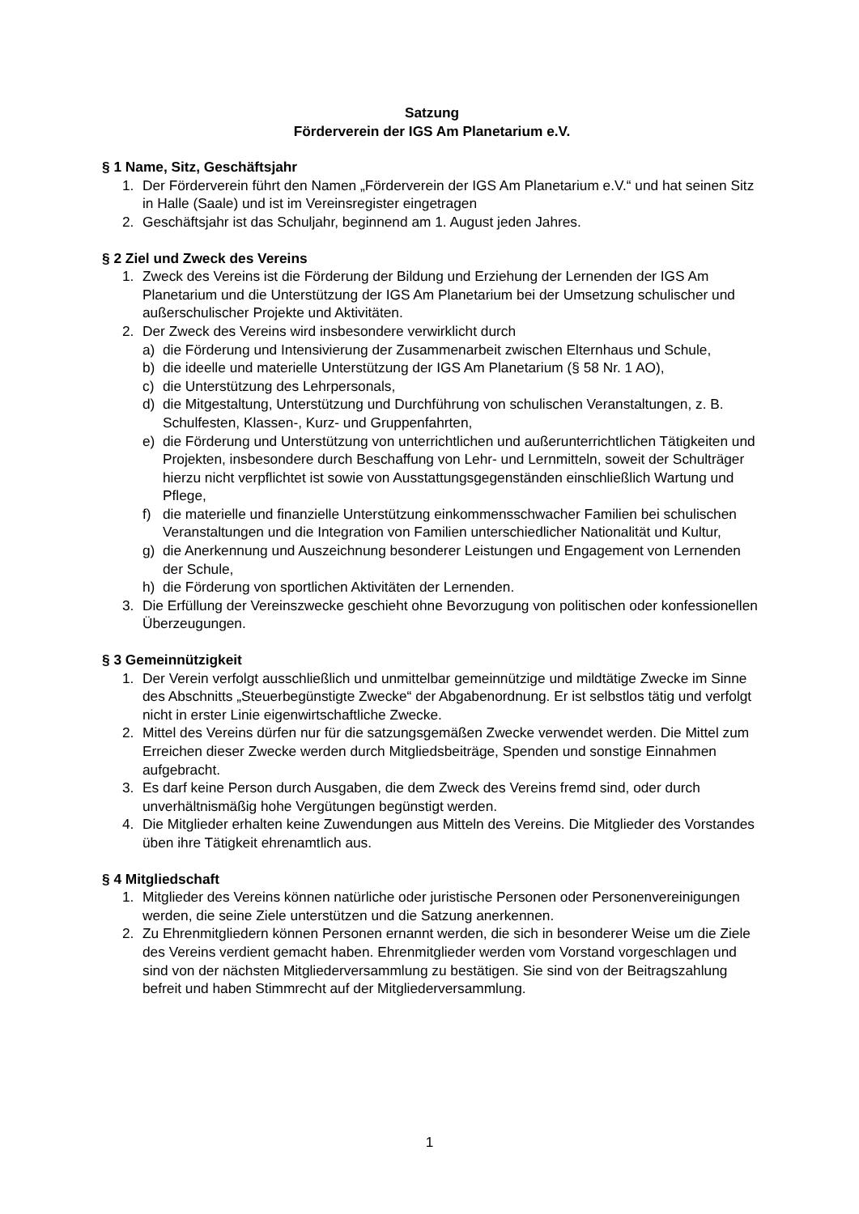Satzung
Förderverein der IGS Am Planetarium e.V.
§ 1 Name, Sitz, Geschäftsjahr
1. Der Förderverein führt den Namen „Förderverein der IGS Am Planetarium e.V.“ und hat seinen Sitz in Halle (Saale) und ist im Vereinsregister eingetragen
2. Geschäftsjahr ist das Schuljahr, beginnend am 1. August jeden Jahres.
§ 2 Ziel und Zweck des Vereins
1. Zweck des Vereins ist die Förderung der Bildung und Erziehung der Lernenden der IGS Am Planetarium und die Unterstützung der IGS Am Planetarium bei der Umsetzung schulischer und außerschulischer Projekte und Aktivitäten.
2. Der Zweck des Vereins wird insbesondere verwirklicht durch
a) die Förderung und Intensivierung der Zusammenarbeit zwischen Elternhaus und Schule,
b) die ideelle und materielle Unterstützung der IGS Am Planetarium (§ 58 Nr. 1 AO),
c) die Unterstützung des Lehrpersonals,
d) die Mitgestaltung, Unterstützung und Durchführung von schulischen Veranstaltungen, z. B. Schulfesten, Klassen-, Kurz- und Gruppenfahrten,
e) die Förderung und Unterstützung von unterrichtlichen und außerunterrichtlichen Tätigkeiten und Projekten, insbesondere durch Beschaffung von Lehr- und Lernmitteln, soweit der Schulträger hierzu nicht verpflichtet ist sowie von Ausstattungsgegenständen einschließlich Wartung und Pflege,
f) die materielle und finanzielle Unterstützung einkommensschwacher Familien bei schulischen Veranstaltungen und die Integration von Familien unterschiedlicher Nationalität und Kultur,
g) die Anerkennung und Auszeichnung besonderer Leistungen und Engagement von Lernenden der Schule,
h) die Förderung von sportlichen Aktivitäten der Lernenden.
3. Die Erfüllung der Vereinszwecke geschieht ohne Bevorzugung von politischen oder konfessionellen Überzeugungen.
§ 3 Gemeinnützigkeit
1. Der Verein verfolgt ausschließlich und unmittelbar gemeinnützige und mildtätige Zwecke im Sinne des Abschnitts „Steuerbegünstigte Zwecke“ der Abgabenordnung. Er ist selbstlos tätig und verfolgt nicht in erster Linie eigenwirtschaftliche Zwecke.
2. Mittel des Vereins dürfen nur für die satzungsgemäßen Zwecke verwendet werden. Die Mittel zum Erreichen dieser Zwecke werden durch Mitgliedsbeiträge, Spenden und sonstige Einnahmen aufgebracht.
3. Es darf keine Person durch Ausgaben, die dem Zweck des Vereins fremd sind, oder durch unverhältnismäßig hohe Vergütungen begünstigt werden.
4. Die Mitglieder erhalten keine Zuwendungen aus Mitteln des Vereins. Die Mitglieder des Vorstandes üben ihre Tätigkeit ehrenamtlich aus.
§ 4 Mitgliedschaft
1. Mitglieder des Vereins können natürliche oder juristische Personen oder Personenvereinigungen werden, die seine Ziele unterstützen und die Satzung anerkennen.
2. Zu Ehrenmitgliedern können Personen ernannt werden, die sich in besonderer Weise um die Ziele des Vereins verdient gemacht haben. Ehrenmitglieder werden vom Vorstand vorgeschlagen und sind von der nächsten Mitgliederversammlung zu bestätigen. Sie sind von der Beitragszahlung befreit und haben Stimmrecht auf der Mitgliederversammlung.
1